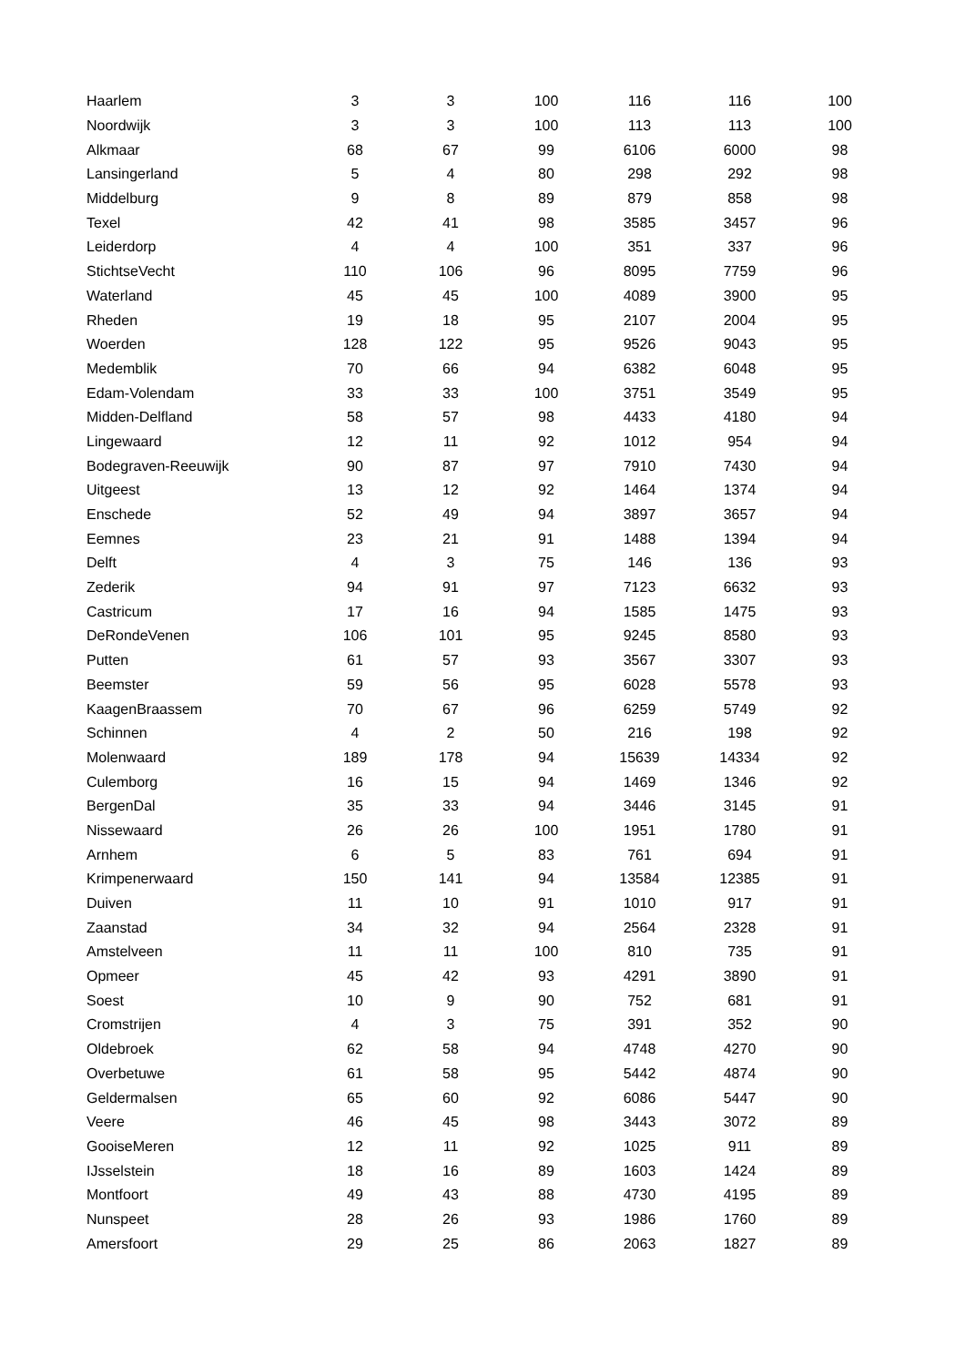| Haarlem | 3 | 3 | 100 | 116 | 116 | 100 |
| Noordwijk | 3 | 3 | 100 | 113 | 113 | 100 |
| Alkmaar | 68 | 67 | 99 | 6106 | 6000 | 98 |
| Lansingerland | 5 | 4 | 80 | 298 | 292 | 98 |
| Middelburg | 9 | 8 | 89 | 879 | 858 | 98 |
| Texel | 42 | 41 | 98 | 3585 | 3457 | 96 |
| Leiderdorp | 4 | 4 | 100 | 351 | 337 | 96 |
| StichtseVecht | 110 | 106 | 96 | 8095 | 7759 | 96 |
| Waterland | 45 | 45 | 100 | 4089 | 3900 | 95 |
| Rheden | 19 | 18 | 95 | 2107 | 2004 | 95 |
| Woerden | 128 | 122 | 95 | 9526 | 9043 | 95 |
| Medemblik | 70 | 66 | 94 | 6382 | 6048 | 95 |
| Edam-Volendam | 33 | 33 | 100 | 3751 | 3549 | 95 |
| Midden-Delfland | 58 | 57 | 98 | 4433 | 4180 | 94 |
| Lingewaard | 12 | 11 | 92 | 1012 | 954 | 94 |
| Bodegraven-Reeuwijk | 90 | 87 | 97 | 7910 | 7430 | 94 |
| Uitgeest | 13 | 12 | 92 | 1464 | 1374 | 94 |
| Enschede | 52 | 49 | 94 | 3897 | 3657 | 94 |
| Eemnes | 23 | 21 | 91 | 1488 | 1394 | 94 |
| Delft | 4 | 3 | 75 | 146 | 136 | 93 |
| Zederik | 94 | 91 | 97 | 7123 | 6632 | 93 |
| Castricum | 17 | 16 | 94 | 1585 | 1475 | 93 |
| DeRondeVenen | 106 | 101 | 95 | 9245 | 8580 | 93 |
| Putten | 61 | 57 | 93 | 3567 | 3307 | 93 |
| Beemster | 59 | 56 | 95 | 6028 | 5578 | 93 |
| KaagenBraassem | 70 | 67 | 96 | 6259 | 5749 | 92 |
| Schinnen | 4 | 2 | 50 | 216 | 198 | 92 |
| Molenwaard | 189 | 178 | 94 | 15639 | 14334 | 92 |
| Culemborg | 16 | 15 | 94 | 1469 | 1346 | 92 |
| BergenDal | 35 | 33 | 94 | 3446 | 3145 | 91 |
| Nissewaard | 26 | 26 | 100 | 1951 | 1780 | 91 |
| Arnhem | 6 | 5 | 83 | 761 | 694 | 91 |
| Krimpenerwaard | 150 | 141 | 94 | 13584 | 12385 | 91 |
| Duiven | 11 | 10 | 91 | 1010 | 917 | 91 |
| Zaanstad | 34 | 32 | 94 | 2564 | 2328 | 91 |
| Amstelveen | 11 | 11 | 100 | 810 | 735 | 91 |
| Opmeer | 45 | 42 | 93 | 4291 | 3890 | 91 |
| Soest | 10 | 9 | 90 | 752 | 681 | 91 |
| Cromstrijen | 4 | 3 | 75 | 391 | 352 | 90 |
| Oldebroek | 62 | 58 | 94 | 4748 | 4270 | 90 |
| Overbetuwe | 61 | 58 | 95 | 5442 | 4874 | 90 |
| Geldermalsen | 65 | 60 | 92 | 6086 | 5447 | 90 |
| Veere | 46 | 45 | 98 | 3443 | 3072 | 89 |
| GooiseMeren | 12 | 11 | 92 | 1025 | 911 | 89 |
| IJsselstein | 18 | 16 | 89 | 1603 | 1424 | 89 |
| Montfoort | 49 | 43 | 88 | 4730 | 4195 | 89 |
| Nunspeet | 28 | 26 | 93 | 1986 | 1760 | 89 |
| Amersfoort | 29 | 25 | 86 | 2063 | 1827 | 89 |